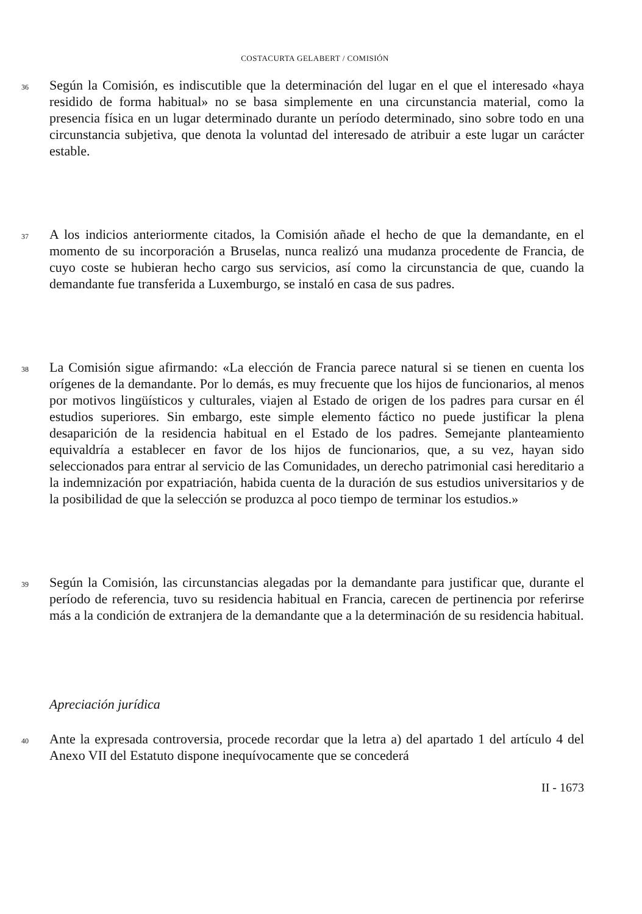COSTACURTA GELABERT / COMISIÓN
36
Según la Comisión, es indiscutible que la determinación del lugar en el que el interesado «haya residido de forma habitual» no se basa simplemente en una circunstancia material, como la presencia física en un lugar determinado durante un período determinado, sino sobre todo en una circunstancia subjetiva, que denota la voluntad del interesado de atribuir a este lugar un carácter estable.
37
A los indicios anteriormente citados, la Comisión añade el hecho de que la demandante, en el momento de su incorporación a Bruselas, nunca realizó una mudanza procedente de Francia, de cuyo coste se hubieran hecho cargo sus servicios, así como la circunstancia de que, cuando la demandante fue transferida a Luxemburgo, se instaló en casa de sus padres.
38
La Comisión sigue afirmando: «La elección de Francia parece natural si se tienen en cuenta los orígenes de la demandante. Por lo demás, es muy frecuente que los hijos de funcionarios, al menos por motivos lingüísticos y culturales, viajen al Estado de origen de los padres para cursar en él estudios superiores. Sin embargo, este simple elemento fáctico no puede justificar la plena desaparición de la residencia habitual en el Estado de los padres. Semejante planteamiento equivaldría a establecer en favor de los hijos de funcionarios, que, a su vez, hayan sido seleccionados para entrar al servicio de las Comunidades, un derecho patrimonial casi hereditario a la indemnización por expatriación, habida cuenta de la duración de sus estudios universitarios y de la posibilidad de que la selección se produzca al poco tiempo de terminar los estudios.»
39
Según la Comisión, las circunstancias alegadas por la demandante para justificar que, durante el período de referencia, tuvo su residencia habitual en Francia, carecen de pertinencia por referirse más a la condición de extranjera de la demandante que a la determinación de su residencia habitual.
Apreciación jurídica
40
Ante la expresada controversia, procede recordar que la letra a) del apartado 1 del artículo 4 del Anexo VII del Estatuto dispone inequívocamente que se concederá
II - 1673